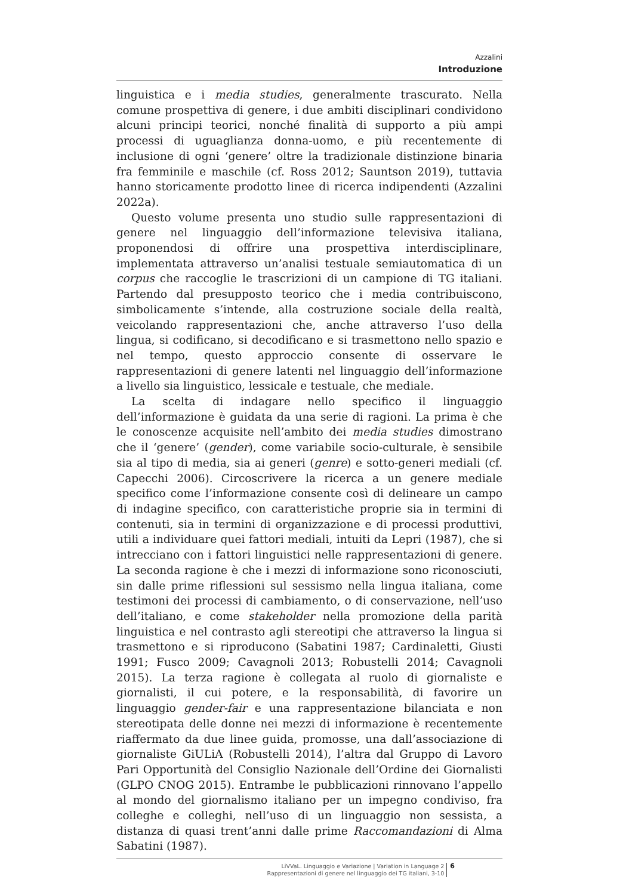Azzalini
Introduzione
linguistica e i media studies, generalmente trascurato. Nella comune prospettiva di genere, i due ambiti disciplinari condividono alcuni principi teorici, nonché finalità di supporto a più ampi processi di uguaglianza donna-uomo, e più recentemente di inclusione di ogni ‘genere’ oltre la tradizionale distinzione binaria fra femminile e maschile (cf. Ross 2012; Sauntson 2019), tuttavia hanno storicamente prodotto linee di ricerca indipendenti (Azzalini 2022a).
Questo volume presenta uno studio sulle rappresentazioni di genere nel linguaggio dell’informazione televisiva italiana, proponendosi di offrire una prospettiva interdisciplinare, implementata attraverso un’analisi testuale semiautomatica di un corpus che raccoglie le trascrizioni di un campione di TG italiani. Partendo dal presupposto teorico che i media contribuiscono, simbolicamente s’intende, alla costruzione sociale della realtà, veicolando rappresentazioni che, anche attraverso l’uso della lingua, si codificano, si decodificano e si trasmettono nello spazio e nel tempo, questo approccio consente di osservare le rappresentazioni di genere latenti nel linguaggio dell’informazione a livello sia linguistico, lessicale e testuale, che mediale.
La scelta di indagare nello specifico il linguaggio dell’informazione è guidata da una serie di ragioni. La prima è che le conoscenze acquisite nell’ambito dei media studies dimostrano che il ‘genere’ (gender), come variabile socio-culturale, è sensibile sia al tipo di media, sia ai generi (genre) e sotto-generi mediali (cf. Capecchi 2006). Circoscrivere la ricerca a un genere mediale specifico come l’informazione consente così di delineare un campo di indagine specifico, con caratteristiche proprie sia in termini di contenuti, sia in termini di organizzazione e di processi produttivi, utili a individuare quei fattori mediali, intuiti da Lepri (1987), che si intrecciano con i fattori linguistici nelle rappresentazioni di genere. La seconda ragione è che i mezzi di informazione sono riconosciuti, sin dalle prime riflessioni sul sessismo nella lingua italiana, come testimoni dei processi di cambiamento, o di conservazione, nell’uso dell’italiano, e come stakeholder nella promozione della parità linguistica e nel contrasto agli stereotipi che attraverso la lingua si trasmettono e si riproducono (Sabatini 1987; Cardinaletti, Giusti 1991; Fusco 2009; Cavagnoli 2013; Robustelli 2014; Cavagnoli 2015). La terza ragione è collegata al ruolo di giornaliste e giornalisti, il cui potere, e la responsabilità, di favorire un linguaggio gender-fair e una rappresentazione bilanciata e non stereotipata delle donne nei mezzi di informazione è recentemente riaffermato da due linee guida, promosse, una dall’associazione di giornaliste GiULiA (Robustelli 2014), l’altra dal Gruppo di Lavoro Pari Opportunità del Consiglio Nazionale dell’Ordine dei Giornalisti (GLPO CNOG 2015). Entrambe le pubblicazioni rinnovano l’appello al mondo del giornalismo italiano per un impegno condiviso, fra colleghe e colleghi, nell’uso di un linguaggio non sessista, a distanza di quasi trent’anni dalle prime Raccomandazioni di Alma Sabatini (1987).
LiVVaL. Linguaggio e Variazione | Variation in Language 2
Rappresentazioni di genere nel linguaggio dei TG italiani, 3-10
6